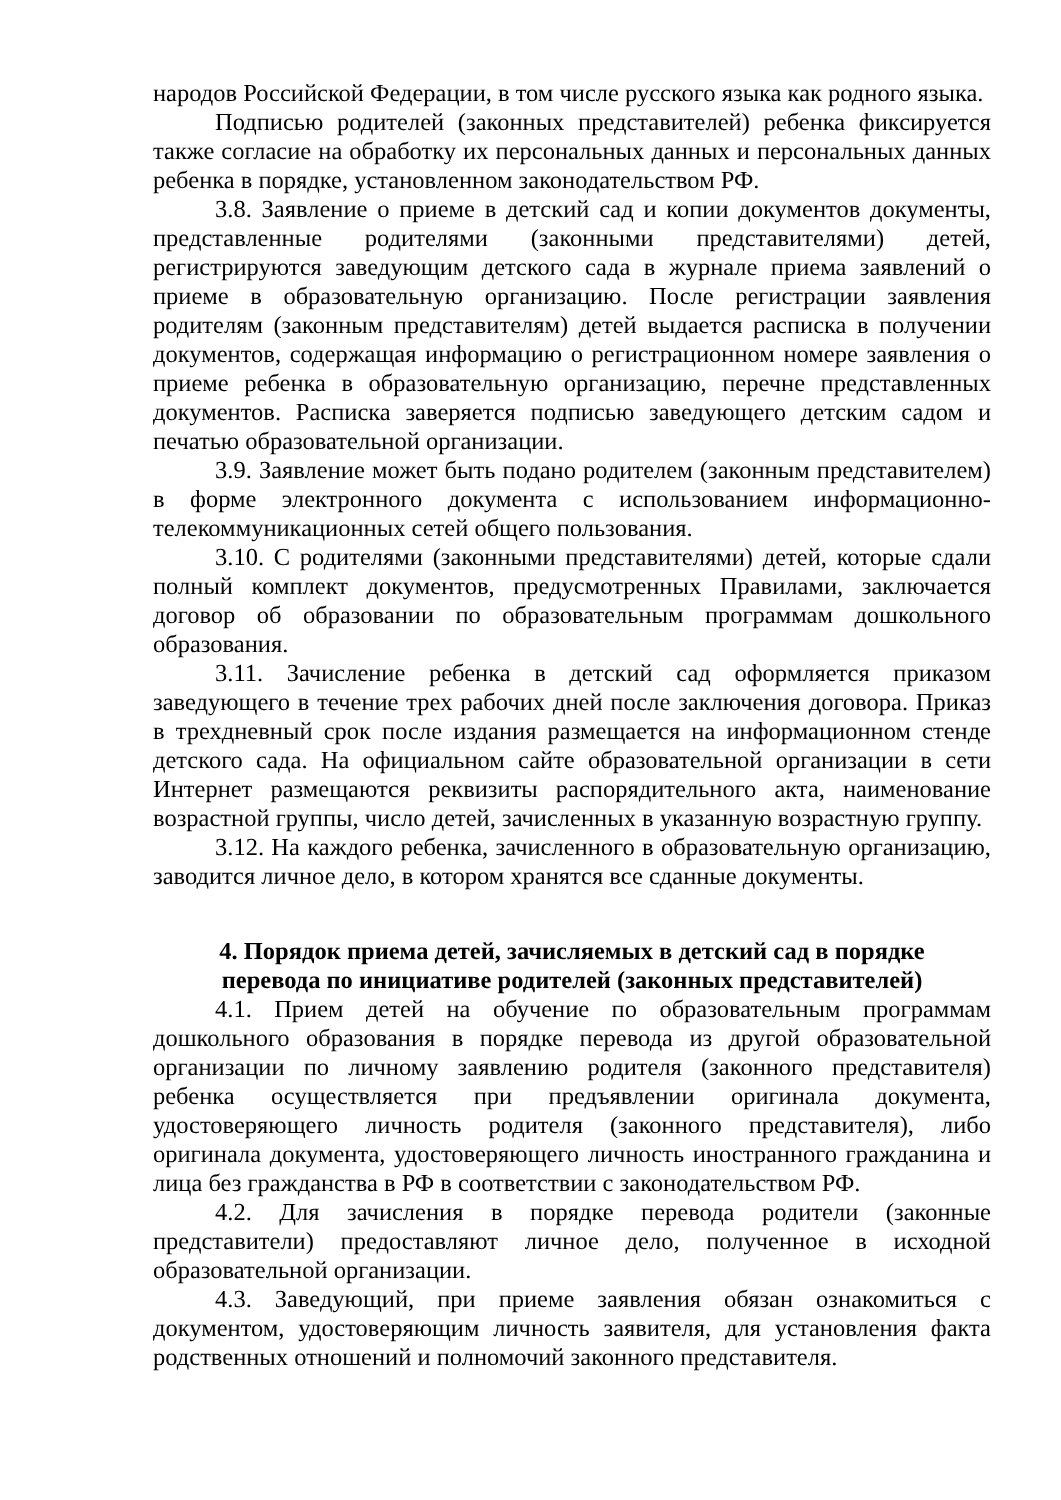народов Российской Федерации, в том числе русского языка как родного языка.
Подписью родителей (законных представителей) ребенка фиксируется также согласие на обработку их персональных данных и персональных данных ребенка в порядке, установленном законодательством РФ.
3.8. Заявление о приеме в детский сад и копии документов документы, представленные родителями (законными представителями) детей, регистрируются заведующим детского сада в журнале приема заявлений о приеме в образовательную организацию. После регистрации заявления родителям (законным представителям) детей выдается расписка в получении документов, содержащая информацию о регистрационном номере заявления о приеме ребенка в образовательную организацию, перечне представленных документов. Расписка заверяется подписью заведующего детским садом и печатью образовательной организации.
3.9. Заявление может быть подано родителем (законным представителем) в форме электронного документа с использованием информационно-телекоммуникационных сетей общего пользования.
3.10. С родителями (законными представителями) детей, которые сдали полный комплект документов, предусмотренных Правилами, заключается договор об образовании по образовательным программам дошкольного образования.
3.11. Зачисление ребенка в детский сад оформляется приказом заведующего в течение трех рабочих дней после заключения договора. Приказ в трехдневный срок после издания размещается на информационном стенде детского сада. На официальном сайте образовательной организации в сети Интернет размещаются реквизиты распорядительного акта, наименование возрастной группы, число детей, зачисленных в указанную возрастную группу.
3.12. На каждого ребенка, зачисленного в образовательную организацию, заводится личное дело, в котором хранятся все сданные документы.
4. Порядок приема детей, зачисляемых в детский сад в порядке
перевода по инициативе родителей (законных представителей)
4.1. Прием детей на обучение по образовательным программам дошкольного образования в порядке перевода из другой образовательной организации по личному заявлению родителя (законного представителя) ребенка осуществляется при предъявлении оригинала документа, удостоверяющего личность родителя (законного представителя), либо оригинала документа, удостоверяющего личность иностранного гражданина и лица без гражданства в РФ в соответствии с законодательством РФ.
4.2. Для зачисления в порядке перевода родители (законные представители) предоставляют личное дело, полученное в исходной образовательной организации.
4.3. Заведующий, при приеме заявления обязан ознакомиться с документом, удостоверяющим личность заявителя, для установления факта родственных отношений и полномочий законного представителя.